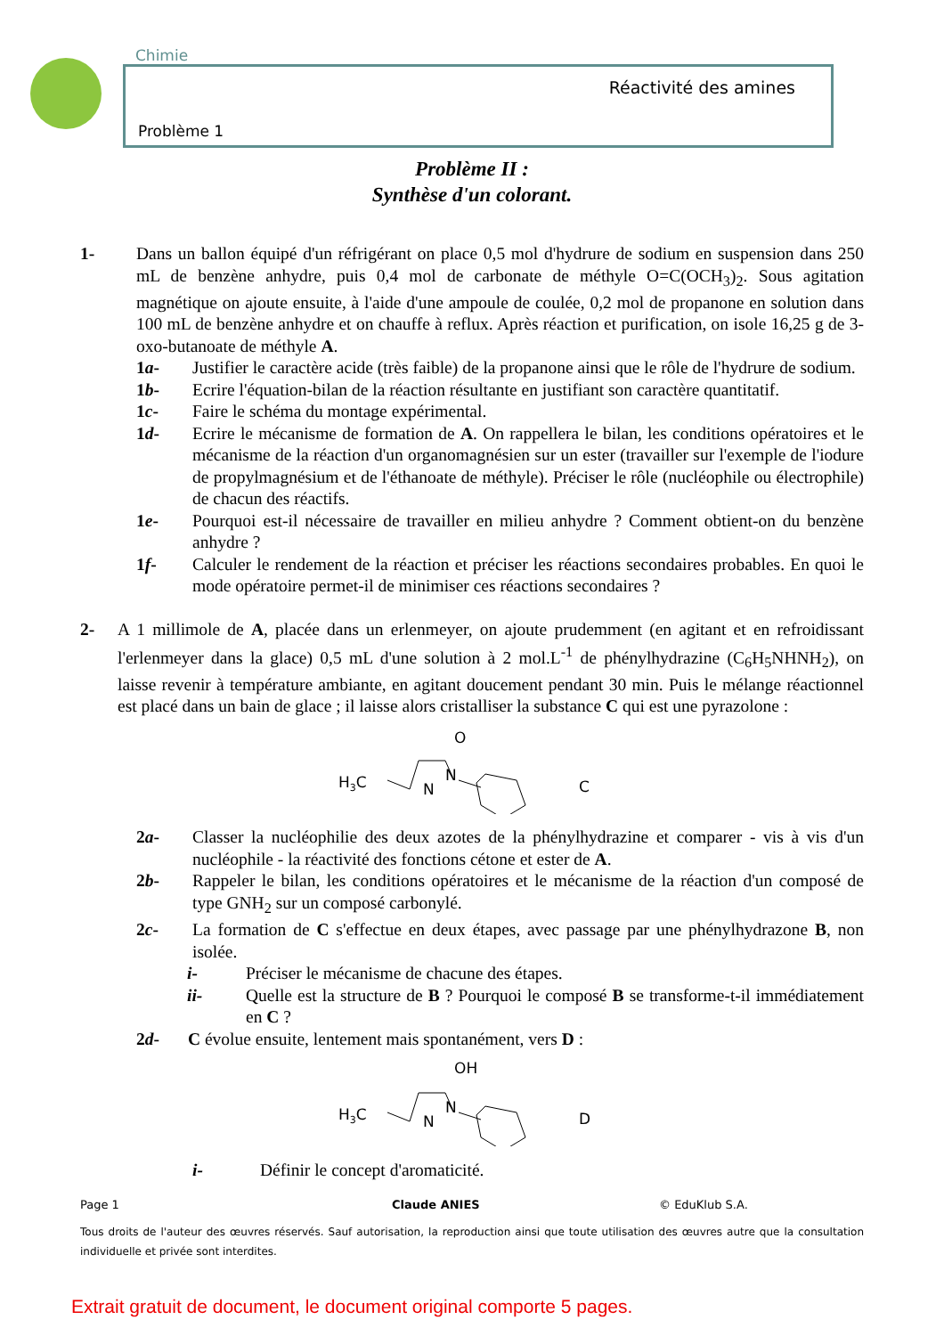Chimie
Réactivité des amines
Problème 1
Problème II :
Synthèse d'un colorant.
1- Dans un ballon équipé d'un réfrigérant on place 0,5 mol d'hydrure de sodium en suspension dans 250 mL de benzène anhydre, puis 0,4 mol de carbonate de méthyle O=C(OCH<sub>3</sub>)<sub>2</sub>. Sous agitation magnétique on ajoute ensuite, à l'aide d'une ampoule de coulée, 0,2 mol de propanone en solution dans 100 mL de benzène anhydre et on chauffe à reflux. Après réaction et purification, on isole 16,25 g de 3-oxo-butanoate de méthyle A.
1a- Justifier le caractère acide (très faible) de la propanone ainsi que le rôle de l'hydrure de sodium.
1b- Ecrire l'équation-bilan de la réaction résultante en justifiant son caractère quantitatif.
1c- Faire le schéma du montage expérimental.
1d- Ecrire le mécanisme de formation de A. On rappellera le bilan, les conditions opératoires et le mécanisme de la réaction d'un organomagnésien sur un ester (travailler sur l'exemple de l'iodure de propylmagnésium et de l'éthanoate de méthyle). Préciser le rôle (nucléophile ou électrophile) de chacun des réactifs.
1e- Pourquoi est-il nécessaire de travailler en milieu anhydre ? Comment obtient-on du benzène anhydre ?
1f- Calculer le rendement de la réaction et préciser les réactions secondaires probables. En quoi le mode opératoire permet-il de minimiser ces réactions secondaires ?
2- A 1 millimole de A, placée dans un erlenmeyer, on ajoute prudemment (en agitant et en refroidissant l'erlenmeyer dans la glace) 0,5 mL d'une solution à 2 mol.L<sup>-1</sup> de phénylhydrazine (C<sub>6</sub>H<sub>5</sub>NHNH<sub>2</sub>), on laisse revenir à température ambiante, en agitant doucement pendant 30 min. Puis le mélange réactionnel est placé dans un bain de glace ; il laisse alors cristalliser la substance C qui est une pyrazolone :
H3C
N
N
O
C
2a- Classer la nucléophilie des deux azotes de la phénylhydrazine et comparer - vis à vis d'un nucléophile - la réactivité des fonctions cétone et ester de A.
2b- Rappeler le bilan, les conditions opératoires et le mécanisme de la réaction d'un composé de type GNH<sub>2</sub> sur un composé carbonylé.
2c- La formation de C s'effectue en deux étapes, avec passage par une phénylhydrazone B, non isolée.
i- Préciser le mécanisme de chacune des étapes.
ii- Quelle est la structure de B ? Pourquoi le composé B se transforme-t-il immédiatement en C ?
2d- C évolue ensuite, lentement mais spontanément, vers D :
H3C
N
N
OH
D
i- Définir le concept d'aromaticité.
Page 1 Claude ANIES © EduKlub S.A.
Tous droits de l'auteur des œuvres réservés. Sauf autorisation, la reproduction ainsi que toute utilisation des œuvres autre que la consultation individuelle et privée sont interdites.
Extrait gratuit de document, le document original comporte 5 pages.